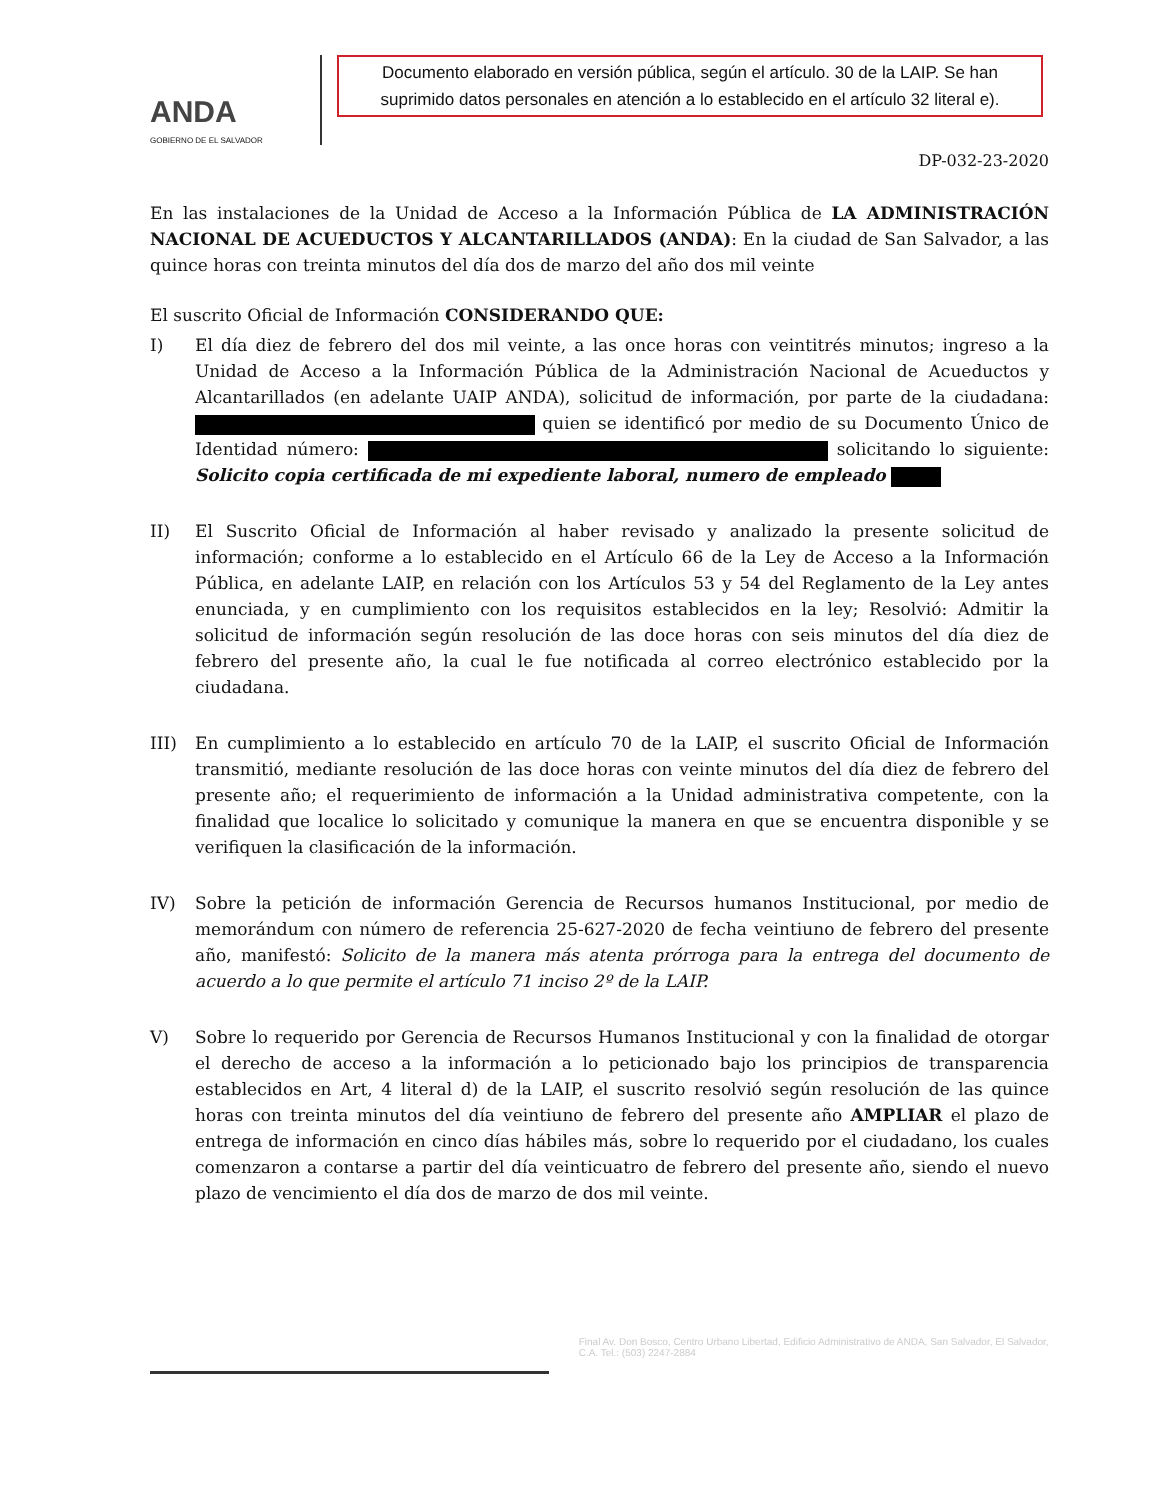ANDA
GOBIERNO DE EL SALVADOR
Documento elaborado en versión pública, según el artículo. 30 de la LAIP. Se han suprimido datos personales en atención a lo establecido en el artículo 32 literal e).
DP-032-23-2020
En las instalaciones de la Unidad de Acceso a la Información Pública de LA ADMINISTRACIÓN NACIONAL DE ACUEDUCTOS Y ALCANTARILLADOS (ANDA): En la ciudad de San Salvador, a las quince horas con treinta minutos del día dos de marzo del año dos mil veinte
El suscrito Oficial de Información CONSIDERANDO QUE:
I) El día diez de febrero del dos mil veinte, a las once horas con veintitrés minutos; ingreso a la Unidad de Acceso a la Información Pública de la Administración Nacional de Acueductos y Alcantarillados (en adelante UAIP ANDA), solicitud de información, por parte de la ciudadana: quien se identificó por medio de su Documento Único de Identidad número: solicitando lo siguiente: Solicito copia certificada de mi expediente laboral, numero de empleado
II) El Suscrito Oficial de Información al haber revisado y analizado la presente solicitud de información; conforme a lo establecido en el Artículo 66 de la Ley de Acceso a la Información Pública, en adelante LAIP, en relación con los Artículos 53 y 54 del Reglamento de la Ley antes enunciada, y en cumplimiento con los requisitos establecidos en la ley; Resolvió: Admitir la solicitud de información según resolución de las doce horas con seis minutos del día diez de febrero del presente año, la cual le fue notificada al correo electrónico establecido por la ciudadana.
III) En cumplimiento a lo establecido en artículo 70 de la LAIP, el suscrito Oficial de Información transmitió, mediante resolución de las doce horas con veinte minutos del día diez de febrero del presente año; el requerimiento de información a la Unidad administrativa competente, con la finalidad que localice lo solicitado y comunique la manera en que se encuentra disponible y se verifiquen la clasificación de la información.
IV) Sobre la petición de información Gerencia de Recursos humanos Institucional, por medio de memorándum con número de referencia 25-627-2020 de fecha veintiuno de febrero del presente año, manifestó: Solicito de la manera más atenta prórroga para la entrega del documento de acuerdo a lo que permite el artículo 71 inciso 2º de la LAIP.
V) Sobre lo requerido por Gerencia de Recursos Humanos Institucional y con la finalidad de otorgar el derecho de acceso a la información a lo peticionado bajo los principios de transparencia establecidos en Art, 4 literal d) de la LAIP, el suscrito resolvió según resolución de las quince horas con treinta minutos del día veintiuno de febrero del presente año AMPLIAR el plazo de entrega de información en cinco días hábiles más, sobre lo requerido por el ciudadano, los cuales comenzaron a contarse a partir del día veinticuatro de febrero del presente año, siendo el nuevo plazo de vencimiento el día dos de marzo de dos mil veinte.
Final Av. Don Bosco, Centro Urbano Libertad, Edificio Administrativo de ANDA, San Salvador, El Salvador, C.A. Tel.: (503) 2247-2884